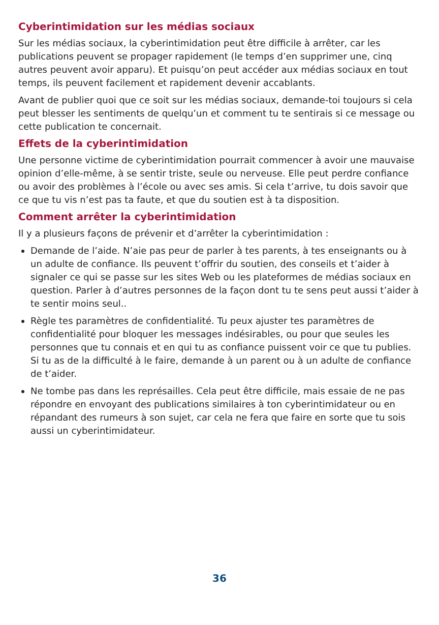Cyberintimidation sur les médias sociaux
Sur les médias sociaux, la cyberintimidation peut être difficile à arrêter, car les publications peuvent se propager rapidement (le temps d’en supprimer une, cinq autres peuvent avoir apparu). Et puisqu’on peut accéder aux médias sociaux en tout temps, ils peuvent facilement et rapidement devenir accablants.
Avant de publier quoi que ce soit sur les médias sociaux, demande-toi toujours si cela peut blesser les sentiments de quelqu’un et comment tu te sentirais si ce message ou cette publication te concernait.
Effets de la cyberintimidation
Une personne victime de cyberintimidation pourrait commencer à avoir une mauvaise opinion d’elle-même, à se sentir triste, seule ou nerveuse. Elle peut perdre confiance ou avoir des problèmes à l’école ou avec ses amis. Si cela t’arrive, tu dois savoir que ce que tu vis n’est pas ta faute, et que du soutien est à ta disposition.
Comment arrêter la cyberintimidation
Il y a plusieurs façons de prévenir et d’arrêter la cyberintimidation :
Demande de l’aide. N’aie pas peur de parler à tes parents, à tes enseignants ou à un adulte de confiance. Ils peuvent t’offrir du soutien, des conseils et t’aider à signaler ce qui se passe sur les sites Web ou les plateformes de médias sociaux en question. Parler à d’autres personnes de la façon dont tu te sens peut aussi t’aider à te sentir moins seul..
Règle tes paramètres de confidentialité. Tu peux ajuster tes paramètres de confidentialité pour bloquer les messages indésirables, ou pour que seules les personnes que tu connais et en qui tu as confiance puissent voir ce que tu publies. Si tu as de la difficulté à le faire, demande à un parent ou à un adulte de confiance de t’aider.
Ne tombe pas dans les représailles. Cela peut être difficile, mais essaie de ne pas répondre en envoyant des publications similaires à ton cyberintimidateur ou en répandant des rumeurs à son sujet, car cela ne fera que faire en sorte que tu sois aussi un cyberintimidateur.
36